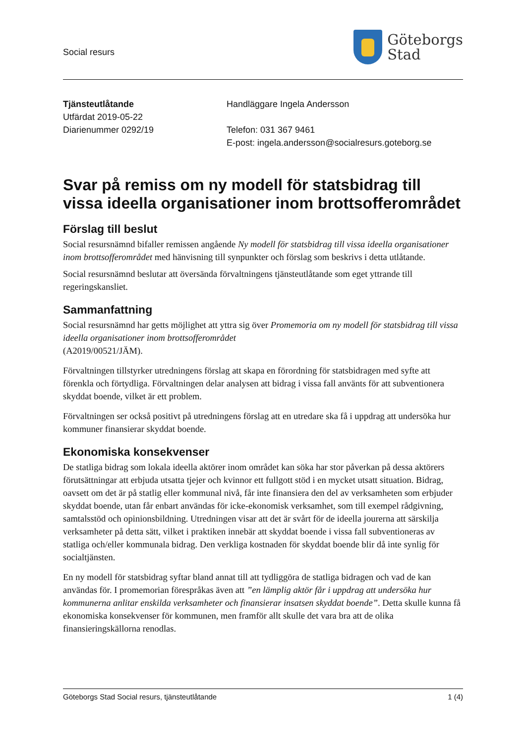Social resurs
Göteborgs
Stad
Tjänsteutlåtande
Utfärdat 2019-05-22
Diarienummer 0292/19
Handläggare Ingela Andersson
Telefon: 031 367 9461
E-post: ingela.andersson@socialresurs.goteborg.se
Svar på remiss om ny modell för statsbidrag till vissa ideella organisationer inom brottsofferområdet
Förslag till beslut
Social resursnämnd bifaller remissen angående Ny modell för statsbidrag till vissa ideella organisationer inom brottsofferområdet med hänvisning till synpunkter och förslag som beskrivs i detta utlåtande.
Social resursnämnd beslutar att översända förvaltningens tjänsteutlåtande som eget yttrande till regeringskansliet.
Sammanfattning
Social resursnämnd har getts möjlighet att yttra sig över Promemoria om ny modell för statsbidrag till vissa ideella organisationer inom brottsofferområdet
(A2019/00521/JÄM).
Förvaltningen tillstyrker utredningens förslag att skapa en förordning för statsbidragen med syfte att förenkla och förtydliga. Förvaltningen delar analysen att bidrag i vissa fall använts för att subventionera skyddat boende, vilket är ett problem.
Förvaltningen ser också positivt på utredningens förslag att en utredare ska få i uppdrag att undersöka hur kommuner finansierar skyddat boende.
Ekonomiska konsekvenser
De statliga bidrag som lokala ideella aktörer inom området kan söka har stor påverkan på dessa aktörers förutsättningar att erbjuda utsatta tjejer och kvinnor ett fullgott stöd i en mycket utsatt situation. Bidrag, oavsett om det är på statlig eller kommunal nivå, får inte finansiera den del av verksamheten som erbjuder skyddat boende, utan får enbart användas för icke-ekonomisk verksamhet, som till exempel rådgivning, samtalsstöd och opinionsbildning. Utredningen visar att det är svårt för de ideella jourerna att särskilja verksamheter på detta sätt, vilket i praktiken innebär att skyddat boende i vissa fall subventioneras av statliga och/eller kommunala bidrag. Den verkliga kostnaden för skyddat boende blir då inte synlig för socialtjänsten.
En ny modell för statsbidrag syftar bland annat till att tydliggöra de statliga bidragen och vad de kan användas för. I promemorian förespråkas även att ”en lämplig aktör får i uppdrag att undersöka hur kommunerna anlitar enskilda verksamheter och finansierar insatsen skyddat boende”. Detta skulle kunna få ekonomiska konsekvenser för kommunen, men framför allt skulle det vara bra att de olika finansieringskällorna renodlas.
Göteborgs Stad Social resurs, tjänsteutlåtande 1 (4)